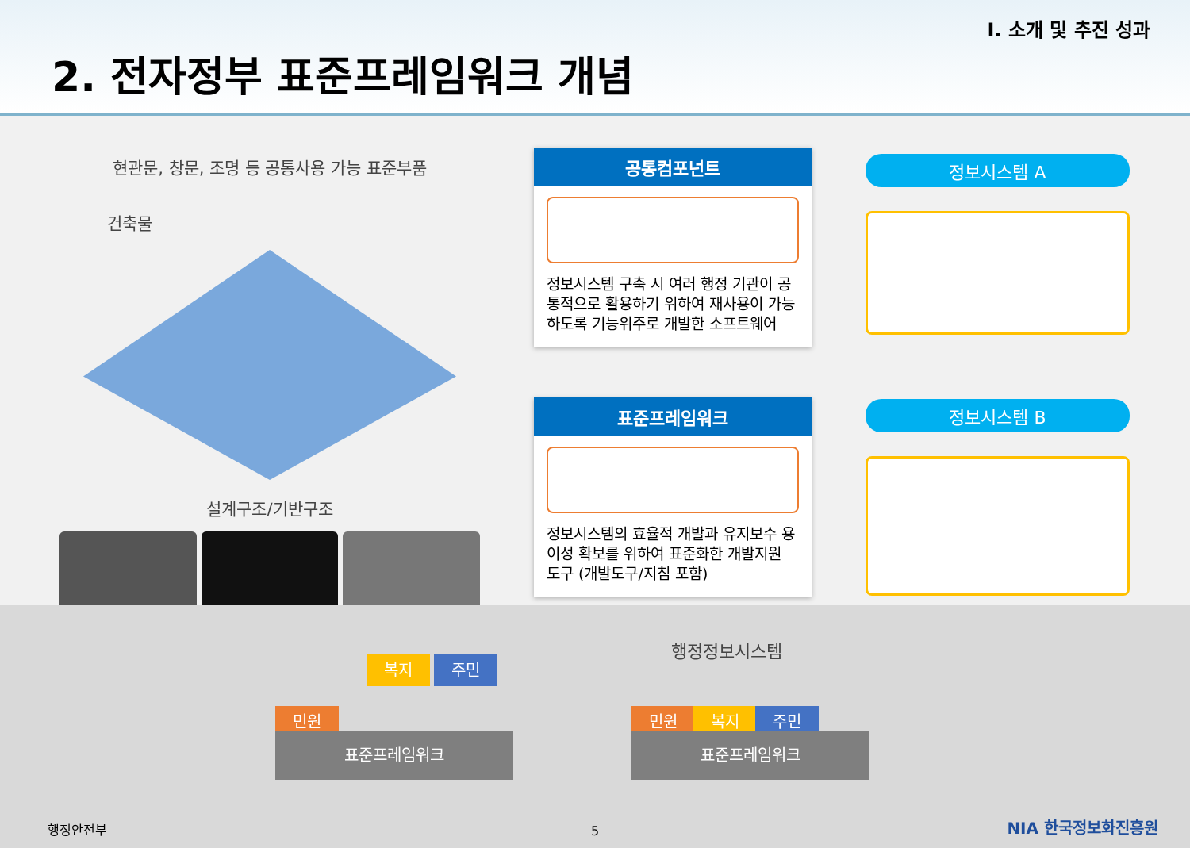Ⅰ. 소개 및 추진 성과
2. 전자정부 표준프레임워크 개념
현관문, 창문, 조명 등 공통사용 가능 표준부품
건축물
설계구조/기반구조
공통컴포넌트
정보시스템 구축 시 여러 행정 기관이 공통적으로 활용하기 위하여 재사용이 가능하도록 기능위주로 개발한 소프트웨어
표준프레임워크
정보시스템의 효율적 개발과 유지보수 용이성 확보를 위하여 표준화한 개발지원 도구 (개발도구/지침 포함)
정보시스템 A
정보시스템 B
복지 주민
민원
표준프레임워크
행정정보시스템
민원 복지 주민
표준프레임워크
행정안전부 5 NIA 한국정보화진흥원